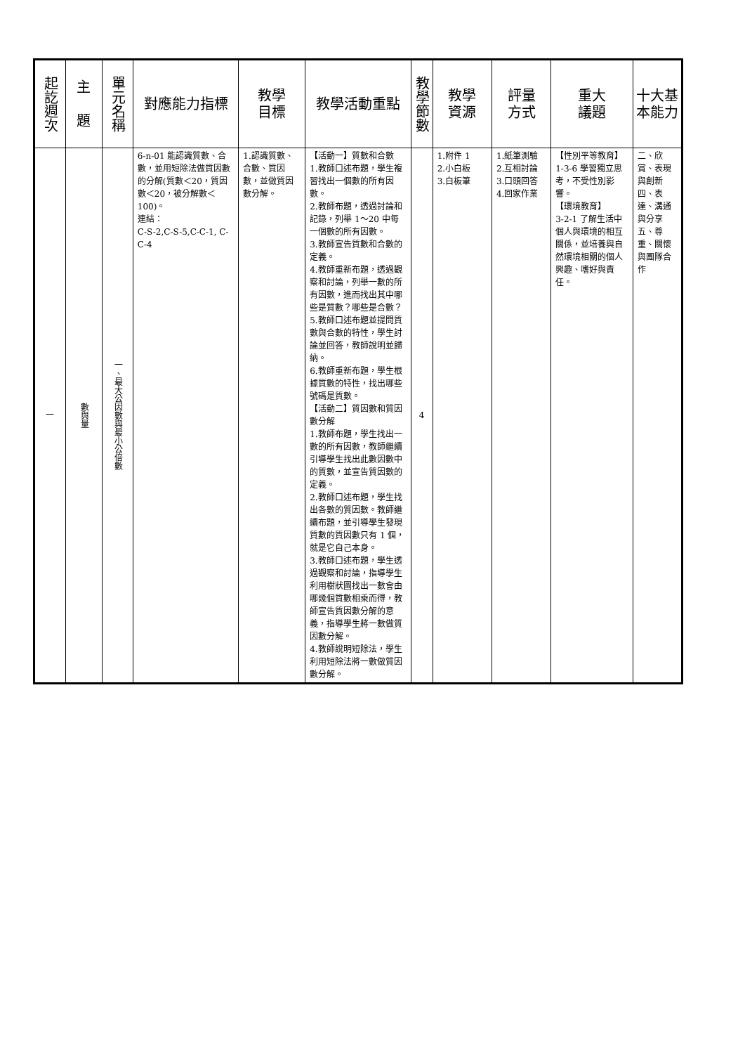| 起訖週次 | 主 題 | 單元名稱 | 對應能力指標 | 教學 目標 | 教學活動重點 | 教學節數 | 教學 資源 | 評量 方式 | 重大 議題 | 十大基 本能力 |
| --- | --- | --- | --- | --- | --- | --- | --- | --- | --- | --- |
| 一 | 數與量 | 一、最大公因數與最小公倍數 | 6-n-01 能認識質數、合數，並用短除法做質因數的分解(質數＜20，質因數＜20，被分解數＜100)。 連結： C-S-2,C-S-5,C-C-1, C-C-4 | 1.認識質數、合數、質因數，並做質因數分解。 | 【活動一】質數和合數 1.教師口述布題，學生複習找出一個數的所有因數。 2.教師布題，透過討論和記錄，列舉 1～20 中每一個數的所有因數。 3.教師宣告質數和合數的定義。 4.教師重新布題，透過觀察和討論，列舉一數的所有因數，進而找出其中哪些是質數？哪些是合數？ 5.教師口述布題並提問質數與合數的特性，學生討論並回答，教師說明並歸納。 6.教師重新布題，學生根據質數的特性，找出哪些號碼是質數。 【活動二】質因數和質因數分解 1.教師布題，學生找出一數的所有因數，教師繼續引導學生找出此數因數中的質數，並宣告質因數的定義。 2.教師口述布題，學生找出各數的質因數。教師繼續布題，並引導學生發現質數的質因數只有 1 個，就是它自己本身。 3.教師口述布題，學生透過觀察和討論，指導學生利用樹狀圖找出一數會由哪幾個質數相乘而得，教師宣告質因數分解的意義，指導學生將一數做質因數分解。 4.教師說明短除法，學生利用短除法將一數做質因數分解。 | 4 | 1.附件 1 2.小白板 3.白板筆 | 1.紙筆測驗 2.互相討論 3.口頭回答 4.回家作業 | 【性別平等教育】 1-3-6 學習獨立思考，不受性別影響。 【環境教育】 3-2-1 了解生活中個人與環境的相互關係，並培養與自然環境相關的個人興趣、嗜好與責任。 | 二、欣賞、表現與創新 四、表達、溝通與分享 五、尊重、關懷與團隊合作 |